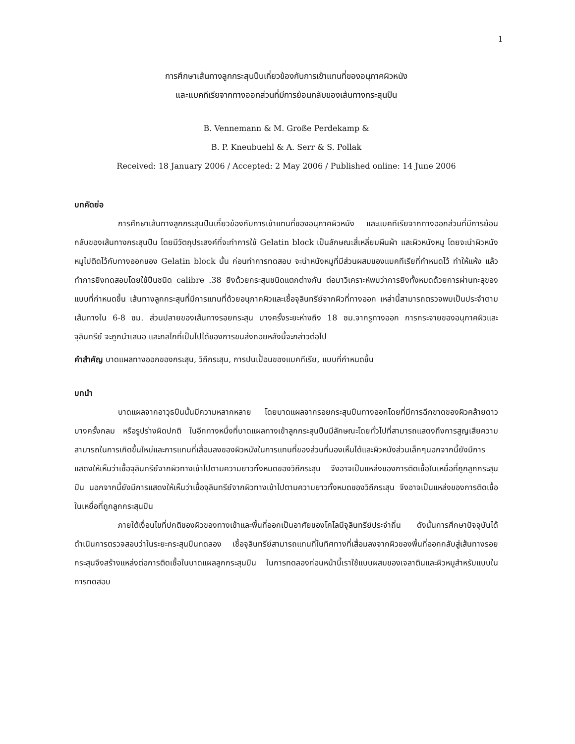1
การศึกษาเส้นทางลูกกระสุนปืนเกี่ยวข้องกับการเข้าแทนที่ของอนุภาคผิวหนัง
และแบคทีเรียจากทางออกส่วนที่มีการย้อนกลับของเส้นทางกระสุนปืน
B. Vennemann & M. Große Perdekamp &
B. P. Kneubuehl & A. Serr & S. Pollak
Received: 18 January 2006 / Accepted: 2 May 2006 / Published online: 14 June 2006
บทคัดย่อ
การศึกษาเส้นทางลูกกระสุนปืนเกี่ยวข้องกับการเข้าแทนที่ของอนุภาคผิวหนัง และแบคทีเรียจากทางออกส่วนที่มีการย้อนกลับของเส้นทางกระสุนปืน โดยมีวัตถุประสงค์ที่จะทำการใช้ Gelatin block เป็นลักษณะสี่เหลี่ยมผืนผ้า และผิวหนังหมู โดยจะนำผิวหนังหมูไปติดไว้กับทางออกของ Gelatin block นั้น ก่อนทำการทดสอบ จะนำหนังหมูที่มีส่วนผสมของแบคทีเรียที่กำหนดไว้ ทำให้แห้ง แล้วทำการยิงทดสอบโดยใช้ปืนชนิด calibre .38 ยิงด้วยกระสุนชนิดแตกต่างกัน ต่อมาวิเคราะห์พบว่าการยิงทั้งหมดด้วยการผ่านทะลุของแบบที่กำหนดขึ้น เส้นทางลูกกระสุนที่มีการแทนที่ด้วยอนุภาคผิวและเชื้อจุลินทรีย์จากผิวที่ทางออก เหล่านี้สามารถตรวจพบเป็นประจำตามเส้นทางใน 6-8 ซม. ส่วนปลายของเส้นทางรอยกระสุน บางครั้งระยะห่างถึง 18 ซม.จากรูทางออก การกระจายของอนุภาคผิวและจุลินทรีย์ จะถูกนำเสนอ และกลไกที่เป็นไปได้ของการขนส่งถอยหลังนี้จะกล่าวต่อไป
คำสำคัญ บาดแผลทางออกของกระสุน, วิถีกระสุน, การปนเปื้อนของแบคทีเรีย, แบบที่กำหนดขึ้น
บทนำ
บาดแผลจากอาวุธปืนนั้นมีความหลากหลาย โดยบาดแผลจากรอยกระสุนปืนทางออกโดยที่มีการฉีกขาดของผิวคล้ายดาวบางครั้งกลม หรือรูปร่างผิดปกติ ในอีกทางหนึ่งที่บาดแผลทางเข้าลูกกระสุนปืนมีลักษณะโดยทั่วไปที่สามารถแสดงถึงการสูญเสียความสามารถในการเกิดขึ้นใหม่และการแทนที่เสื่อมลงของผิวหนังในการแทนที่ของส่วนที่มองเห็นได้และผิวหนังส่วนเล็กๆนอกจากนี้ยังมีการแสดงให้เห็นว่าเชื้อจุลินทรีย์จากผิวทางเข้าไปตามความยาวทั้งหมดของวิถีกระสุน จึงอาจเป็นแหล่งของการติดเชื้อในเหยื่อที่ถูกลูกกระสุนปืน นอกจากนี้ยังมีการแสดงให้เห็นว่าเชื้อจุลินทรีย์จากผิวทางเข้าไปตามความยาวทั้งหมดของวิถีกระสุน จึงอาจเป็นแหล่งของการติดเชื้อในเหยื่อที่ถูกลูกกระสุนปืน
ภายใต้เงื่อนไขที่ปกติของผิวของทางเข้าและพื้นที่ออกเป็นอาศัยของโคโลนีจุลินทรีย์ประจำถิ่น ดังนั้นการศึกษาปัจจุบันได้ดำเนินการตรวจสอบว่าในระยะกระสุนปืนทดลอง เชื้อจุลินทรีย์สามารถแทนที่ในทิศทางที่เสื่อมลงจากผิวของพื้นที่ออกกลับสู่เส้นทางรอยกระสุนจึงสร้างแหล่งต่อการติดเชื้อในบาดแผลลูกกระสุนปืน ในการทดลองก่อนหน้านี้เราใช้แบบผสมของเจลาตินและผิวหมูสำหรับแบบในการทดสอบ